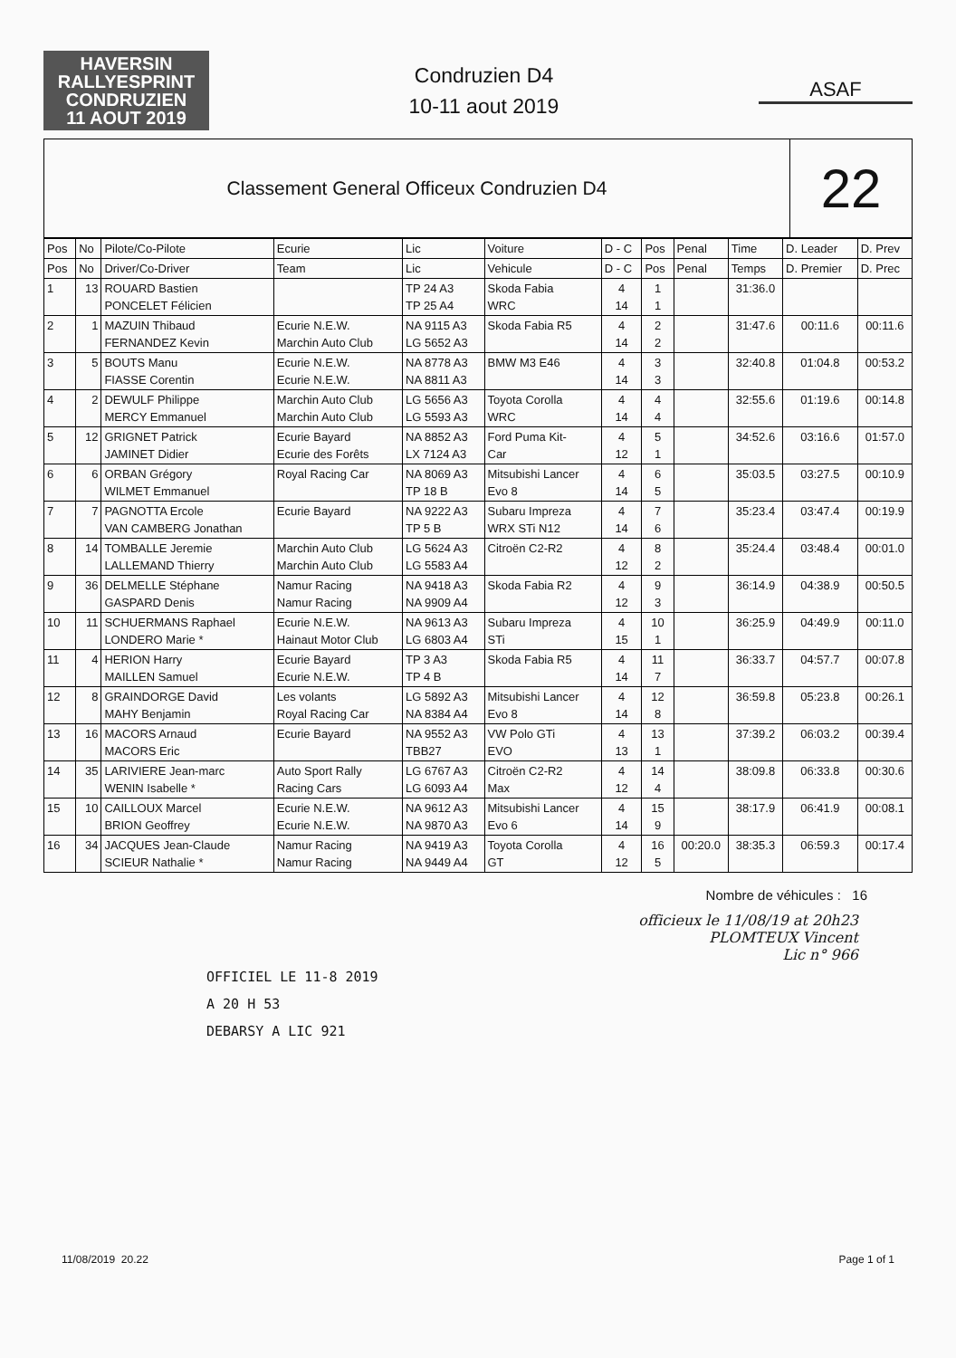HAVERSIN
RALLYESPRINT
CONDRUZIEN
11 AOUT 2019
Condruzien D4
10-11 aout 2019
ASAF
Classement General Officeux Condruzien D4
22
| Pos | No | Pilote/Co-Pilote | Ecurie | Lic | Voiture | D - C | Pos | Penal | Time | D. Leader | D. Prev |
| --- | --- | --- | --- | --- | --- | --- | --- | --- | --- | --- | --- |
| Pos | No | Driver/Co-Driver | Team | Lic | Vehicule | D - C | Pos | Penal | Temps | D. Premier | D. Prec |
| 1 | 13 | ROUARD Bastien PONCELET Félicien | | TP 24 A3 TP 25 A4 | Skoda Fabia WRC | 4 14 | 1 1 | | 31:36.0 | | |
| 2 | 1 | MAZUIN Thibaud FERNANDEZ Kevin | Ecurie N.E.W. Marchin Auto Club | NA 9115 A3 LG 5652 A3 | Skoda Fabia R5 | 4 14 | 2 2 | | 31:47.6 | 00:11.6 | 00:11.6 |
| 3 | 5 | BOUTS Manu FIASSE Corentin | Ecurie N.E.W. Ecurie N.E.W. | NA 8778 A3 NA 8811 A3 | BMW M3 E46 | 4 14 | 3 3 | | 32:40.8 | 01:04.8 | 00:53.2 |
| 4 | 2 | DEWULF Philippe MERCY Emmanuel | Marchin Auto Club Marchin Auto Club | LG 5656 A3 LG 5593 A3 | Toyota Corolla WRC | 4 14 | 4 4 | | 32:55.6 | 01:19.6 | 00:14.8 |
| 5 | 12 | GRIGNET Patrick JAMINET Didier | Ecurie Bayard Ecurie des Forêts | NA 8852 A3 LX 7124 A3 | Ford Puma Kit- Car | 4 12 | 5 1 | | 34:52.6 | 03:16.6 | 01:57.0 |
| 6 | 6 | ORBAN Grégory WILMET Emmanuel | Royal Racing Car | NA 8069 A3 TP 18 B | Mitsubishi Lancer Evo 8 | 4 14 | 6 5 | | 35:03.5 | 03:27.5 | 00:10.9 |
| 7 | 7 | PAGNOTTA Ercole VAN CAMBERG Jonathan | Ecurie Bayard | NA 9222 A3 TP 5 B | Subaru Impreza WRX STi N12 | 4 14 | 7 6 | | 35:23.4 | 03:47.4 | 00:19.9 |
| 8 | 14 | TOMBALLE Jeremie LALLEMAND Thierry | Marchin Auto Club Marchin Auto Club | LG 5624 A3 LG 5583 A4 | Citroën C2-R2 | 4 12 | 8 2 | | 35:24.4 | 03:48.4 | 00:01.0 |
| 9 | 36 | DELMELLE Stéphane GASPARD Denis | Namur Racing Namur Racing | NA 9418 A3 NA 9909 A4 | Skoda Fabia R2 | 4 12 | 9 3 | | 36:14.9 | 04:38.9 | 00:50.5 |
| 10 | 11 | SCHUERMANS Raphael LONDERO Marie * | Ecurie N.E.W. Hainaut Motor Club | NA 9613 A3 LG 6803 A4 | Subaru Impreza STi | 4 15 | 10 1 | | 36:25.9 | 04:49.9 | 00:11.0 |
| 11 | 4 | HERION Harry MAILLEN Samuel | Ecurie Bayard Ecurie N.E.W. | TP 3 A3 TP 4 B | Skoda Fabia R5 | 4 14 | 11 7 | | 36:33.7 | 04:57.7 | 00:07.8 |
| 12 | 8 | GRAINDORGE David MAHY Benjamin | Les volants Royal Racing Car | LG 5892 A3 NA 8384 A4 | Mitsubishi Lancer Evo 8 | 4 14 | 12 8 | | 36:59.8 | 05:23.8 | 00:26.1 |
| 13 | 16 | MACORS Arnaud MACORS Eric | Ecurie Bayard | NA 9552 A3 TBB27 | VW Polo GTi EVO | 4 13 | 13 1 | | 37:39.2 | 06:03.2 | 00:39.4 |
| 14 | 35 | LARIVIERE Jean-marc WENIN Isabelle * | Auto Sport Rally Racing Cars | LG 6767 A3 LG 6093 A4 | Citroën C2-R2 Max | 4 12 | 14 4 | | 38:09.8 | 06:33.8 | 00:30.6 |
| 15 | 10 | CAILLOUX Marcel BRION Geoffrey | Ecurie N.E.W. Ecurie N.E.W. | NA 9612 A3 NA 9870 A3 | Mitsubishi Lancer Evo 6 | 4 14 | 15 9 | | 38:17.9 | 06:41.9 | 00:08.1 |
| 16 | 34 | JACQUES Jean-Claude SCIEUR Nathalie * | Namur Racing Namur Racing | NA 9419 A3 NA 9449 A4 | Toyota Corolla GT | 4 12 | 16 5 | 00:20.0 | 38:35.3 | 06:59.3 | 00:17.4 |
Nombre de véhicules : 16
officieux le 11/08/19 at 20h23
PLOMTEUX Vincent
Lic n° 966
OFFICIEL LE 11-8 2019
A 20 H 53
DEBARSY A LIC 921
11/08/2019 20.22 Page 1 of 1